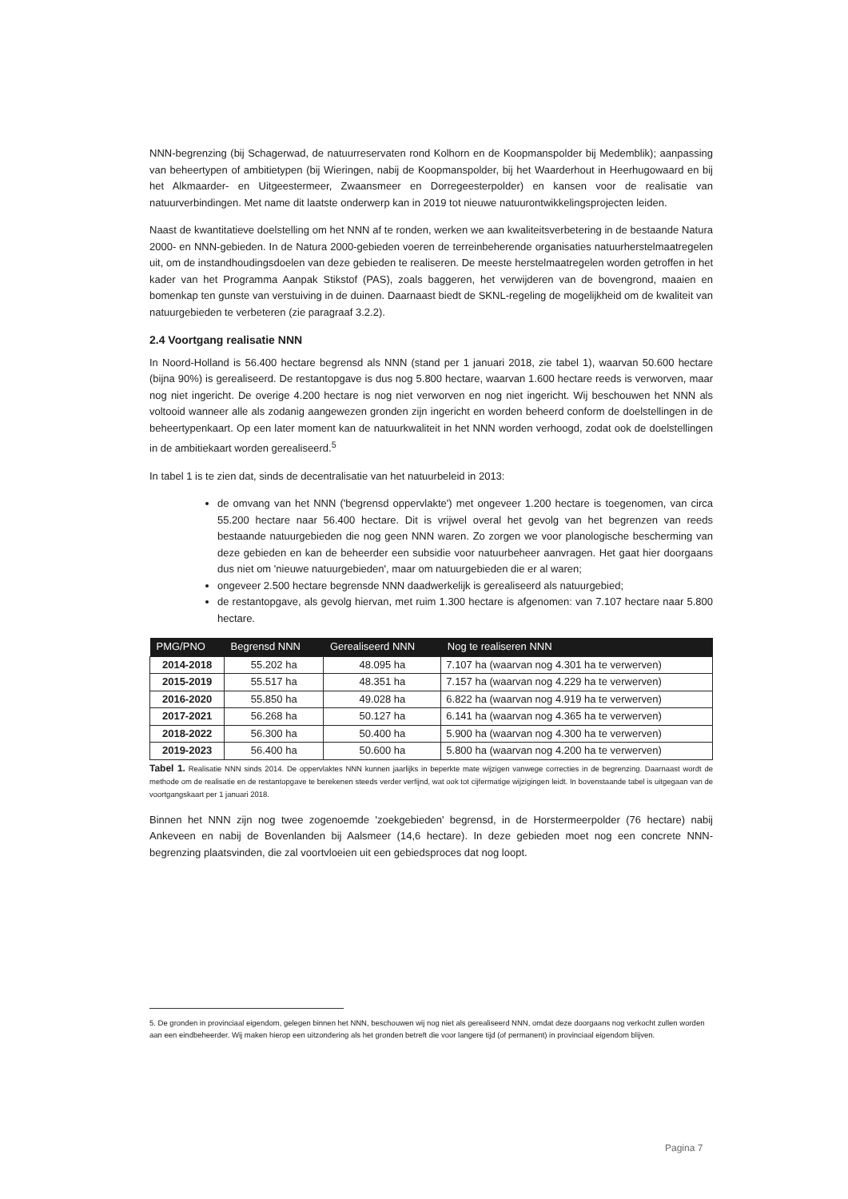NNN-begrenzing (bij Schagerwad, de natuurreservaten rond Kolhorn en de Koopmanspolder bij Medemblik); aanpassing van beheertypen of ambitietypen (bij Wieringen, nabij de Koopmanspolder, bij het Waarderhout in Heerhugowaard en bij het Alkmaarder- en Uitgeestermeer, Zwaansmeer en Dorregeesterpolder) en kansen voor de realisatie van natuurverbindingen. Met name dit laatste onderwerp kan in 2019 tot nieuwe natuurontwikkelingsprojecten leiden.
Naast de kwantitatieve doelstelling om het NNN af te ronden, werken we aan kwaliteitsverbetering in de bestaande Natura 2000- en NNN-gebieden. In de Natura 2000-gebieden voeren de terreinbeherende organisaties natuurherstelmaatregelen uit, om de instandhoudingsdoelen van deze gebieden te realiseren. De meeste herstelmaatregelen worden getroffen in het kader van het Programma Aanpak Stikstof (PAS), zoals baggeren, het verwijderen van de bovengrond, maaien en bomenkap ten gunste van verstuiving in de duinen. Daarnaast biedt de SKNL-regeling de mogelijkheid om de kwaliteit van natuurgebieden te verbeteren (zie paragraaf 3.2.2).
2.4 Voortgang realisatie NNN
In Noord-Holland is 56.400 hectare begrensd als NNN (stand per 1 januari 2018, zie tabel 1), waarvan 50.600 hectare (bijna 90%) is gerealiseerd. De restantopgave is dus nog 5.800 hectare, waarvan 1.600 hectare reeds is verworven, maar nog niet ingericht. De overige 4.200 hectare is nog niet verworven en nog niet ingericht. Wij beschouwen het NNN als voltooid wanneer alle als zodanig aangewezen gronden zijn ingericht en worden beheerd conform de doelstellingen in de beheertypenkaart. Op een later moment kan de natuurkwaliteit in het NNN worden verhoogd, zodat ook de doelstellingen in de ambitiekaart worden gerealiseerd.<sup>5</sup>
In tabel 1 is te zien dat, sinds de decentralisatie van het natuurbeleid in 2013:
de omvang van het NNN ('begrensd oppervlakte') met ongeveer 1.200 hectare is toegenomen, van circa 55.200 hectare naar 56.400 hectare. Dit is vrijwel overal het gevolg van het begrenzen van reeds bestaande natuurgebieden die nog geen NNN waren. Zo zorgen we voor planologische bescherming van deze gebieden en kan de beheerder een subsidie voor natuurbeheer aanvragen. Het gaat hier doorgaans dus niet om 'nieuwe natuurgebieden', maar om natuurgebieden die er al waren;
ongeveer 2.500 hectare begrensde NNN daadwerkelijk is gerealiseerd als natuurgebied;
de restantopgave, als gevolg hiervan, met ruim 1.300 hectare is afgenomen: van 7.107 hectare naar 5.800 hectare.
| PMG/PNO | Begrensd NNN | Gerealiseerd NNN | Nog te realiseren NNN |
| --- | --- | --- | --- |
| 2014-2018 | 55.202 ha | 48.095 ha | 7.107 ha (waarvan nog 4.301 ha te verwerven) |
| 2015-2019 | 55.517 ha | 48.351 ha | 7.157 ha (waarvan nog 4.229 ha te verwerven) |
| 2016-2020 | 55.850 ha | 49.028 ha | 6.822 ha (waarvan nog 4.919 ha te verwerven) |
| 2017-2021 | 56.268 ha | 50.127 ha | 6.141 ha (waarvan nog 4.365 ha te verwerven) |
| 2018-2022 | 56.300 ha | 50.400 ha | 5.900 ha (waarvan nog 4.300 ha te verwerven) |
| 2019-2023 | 56.400 ha | 50.600 ha | 5.800 ha (waarvan nog 4.200 ha te verwerven) |
Tabel 1. Realisatie NNN sinds 2014. De oppervlaktes NNN kunnen jaarlijks in beperkte mate wijzigen vanwege correcties in de begrenzing. Daarnaast wordt de methode om de realisatie en de restantopgave te berekenen steeds verder verfijnd, wat ook tot cijfermatige wijzigingen leidt. In bovenstaande tabel is uitgegaan van de voortgangskaart per 1 januari 2018.
Binnen het NNN zijn nog twee zogenoemde 'zoekgebieden' begrensd, in de Horstermeerpolder (76 hectare) nabij Ankeveen en nabij de Bovenlanden bij Aalsmeer (14,6 hectare). In deze gebieden moet nog een concrete NNN-begrenzing plaatsvinden, die zal voortvloeien uit een gebiedsproces dat nog loopt.
5. De gronden in provinciaal eigendom, gelegen binnen het NNN, beschouwen wij nog niet als gerealiseerd NNN, omdat deze doorgaans nog verkocht zullen worden aan een eindbeheerder. Wij maken hierop een uitzondering als het gronden betreft die voor langere tijd (of permanent) in provinciaal eigendom blijven.
Pagina 7